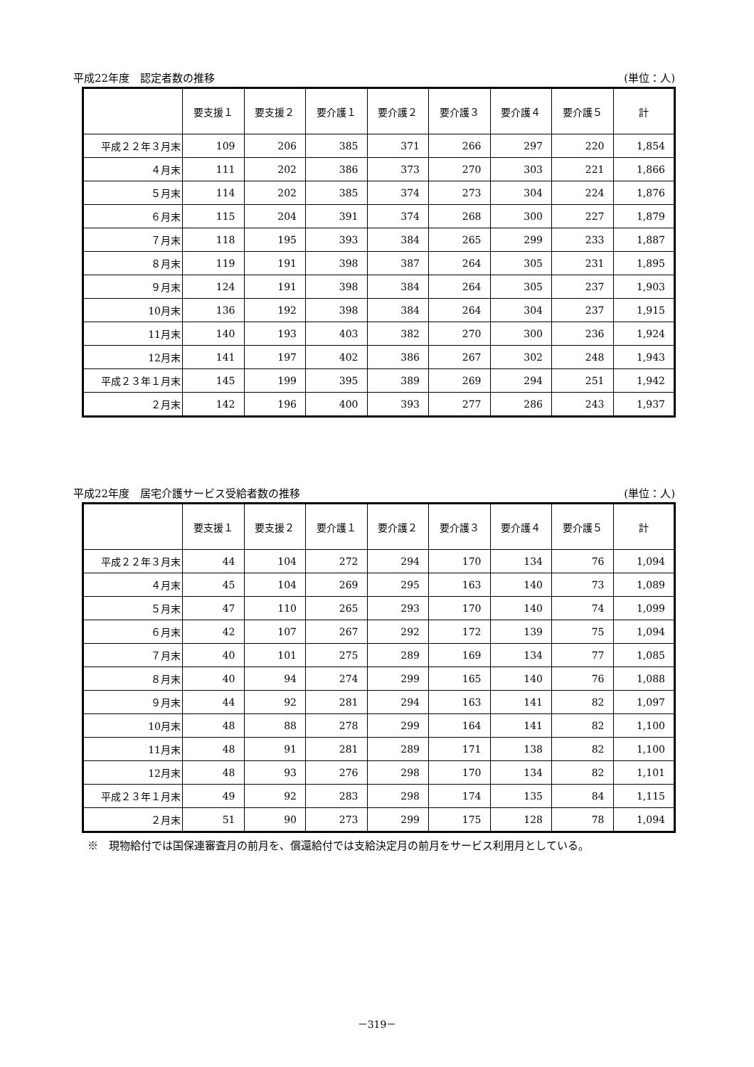平成22年度　認定者数の推移 (単位：人)
| | 要支援１ | 要支援２ | 要介護１ | 要介護２ | 要介護３ | 要介護４ | 要介護５ | 計 |
| --- | --- | --- | --- | --- | --- | --- | --- | --- |
| 平成２２年３月末 | 109 | 206 | 385 | 371 | 266 | 297 | 220 | 1,854 |
| ４月末 | 111 | 202 | 386 | 373 | 270 | 303 | 221 | 1,866 |
| ５月末 | 114 | 202 | 385 | 374 | 273 | 304 | 224 | 1,876 |
| ６月末 | 115 | 204 | 391 | 374 | 268 | 300 | 227 | 1,879 |
| ７月末 | 118 | 195 | 393 | 384 | 265 | 299 | 233 | 1,887 |
| ８月末 | 119 | 191 | 398 | 387 | 264 | 305 | 231 | 1,895 |
| ９月末 | 124 | 191 | 398 | 384 | 264 | 305 | 237 | 1,903 |
| 10月末 | 136 | 192 | 398 | 384 | 264 | 304 | 237 | 1,915 |
| 11月末 | 140 | 193 | 403 | 382 | 270 | 300 | 236 | 1,924 |
| 12月末 | 141 | 197 | 402 | 386 | 267 | 302 | 248 | 1,943 |
| 平成２３年１月末 | 145 | 199 | 395 | 389 | 269 | 294 | 251 | 1,942 |
| ２月末 | 142 | 196 | 400 | 393 | 277 | 286 | 243 | 1,937 |
平成22年度　居宅介護サービス受給者数の推移 (単位：人)
| | 要支援１ | 要支援２ | 要介護１ | 要介護２ | 要介護３ | 要介護４ | 要介護５ | 計 |
| --- | --- | --- | --- | --- | --- | --- | --- | --- |
| 平成２２年３月末 | 44 | 104 | 272 | 294 | 170 | 134 | 76 | 1,094 |
| ４月末 | 45 | 104 | 269 | 295 | 163 | 140 | 73 | 1,089 |
| ５月末 | 47 | 110 | 265 | 293 | 170 | 140 | 74 | 1,099 |
| ６月末 | 42 | 107 | 267 | 292 | 172 | 139 | 75 | 1,094 |
| ７月末 | 40 | 101 | 275 | 289 | 169 | 134 | 77 | 1,085 |
| ８月末 | 40 | 94 | 274 | 299 | 165 | 140 | 76 | 1,088 |
| ９月末 | 44 | 92 | 281 | 294 | 163 | 141 | 82 | 1,097 |
| 10月末 | 48 | 88 | 278 | 299 | 164 | 141 | 82 | 1,100 |
| 11月末 | 48 | 91 | 281 | 289 | 171 | 138 | 82 | 1,100 |
| 12月末 | 48 | 93 | 276 | 298 | 170 | 134 | 82 | 1,101 |
| 平成２３年１月末 | 49 | 92 | 283 | 298 | 174 | 135 | 84 | 1,115 |
| ２月末 | 51 | 90 | 273 | 299 | 175 | 128 | 78 | 1,094 |
※　現物給付では国保連審査月の前月を、償還給付では支給決定月の前月をサービス利用月としている。
－319－